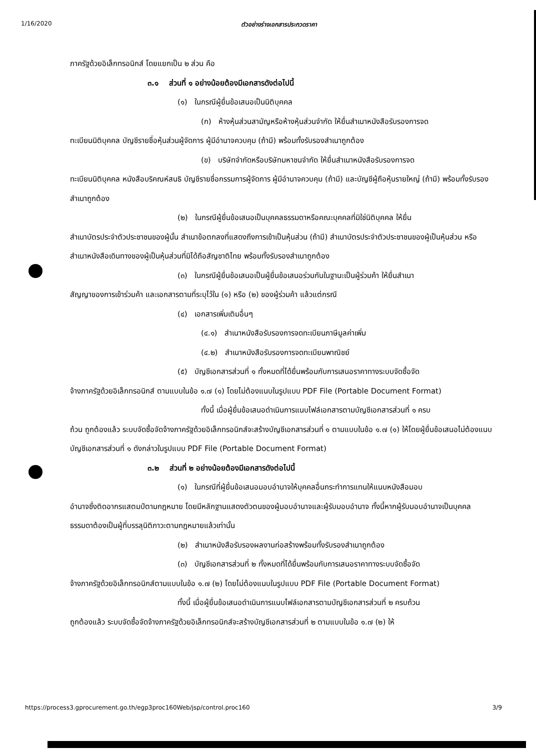1/16/2020 ตัวอย่างร่างเอกสารประกวดราคา
ภาครัฐด้วยอิเล็กทรอนิกส์ โดยแยกเป็น ๒ ส่วน คือ
๓.๑ ส่วนที่ ๑ อย่างน้อยต้องมีเอกสารดังต่อไปนี้
(๑) ในกรณีผู้ยื่นข้อเสนอเป็นนิติบุคคล
(ก) ห้างหุ้นส่วนสามัญหรือห้างหุ้นส่วนจำกัด ให้ยื่นสำเนาหนังสือรับรองการจด
ทะเบียนนิติบุคคล บัญชีรายชื่อหุ้นส่วนผู้จัดการ ผู้มีอำนาจควบคุม (ถ้ามี) พร้อมทั้งรับรองสำเนาถูกต้อง
(ข) บริษัทจำกัดหรือบริษัทมหาชนจำกัด ให้ยื่นสำเนาหนังสือรับรองการจด
ทะเบียนนิติบุคคล หนังสือบริคณห์สนธิ บัญชีรายชื่อกรรมการผู้จัดการ ผู้มีอำนาจควบคุม (ถ้ามี) และบัญชีผู้ถือหุ้นรายใหญ่ (ถ้ามี) พร้อมทั้งรับรองสำเนาถูกต้อง
(๒) ในกรณีผู้ยื่นข้อเสนอเป็นบุคคลธรรมดาหรือคณะบุคคลที่มิใช่นิติบุคคล ให้ยื่น
สำเนาบัตรประจำตัวประชาชนของผู้นั้น สำเนาข้อตกลงที่แสดงถึงการเข้าเป็นหุ้นส่วน (ถ้ามี) สำเนาบัตรประจำตัวประชาชนของผู้เป็นหุ้นส่วน หรือสำเนาหนังสือเดินทางของผู้เป็นหุ้นส่วนที่มิได้ถือสัญชาติไทย พร้อมทั้งรับรองสำเนาถูกต้อง
(๓) ในกรณีผู้ยื่นข้อเสนอเป็นผู้ยื่นข้อเสนอร่วมกันในฐานะเป็นผู้ร่วมค้า ให้ยื่นสำเนา
สัญญาของการเข้าร่วมค้า และเอกสารตามที่ระบุไว้ใน (๑) หรือ (๒) ของผู้ร่วมค้า แล้วแต่กรณี
(๔) เอกสารเพิ่มเติมอื่นๆ
(๔.๑) สำเนาหนังสือรับรองการจดทะเบียนภาษีมูลค่าเพิ่ม
(๔.๒) สำเนาหนังสือรับรองการจดทะเบียนพาณิชย์
(๕) บัญชีเอกสารส่วนที่ ๑ ทั้งหมดที่ได้ยื่นพร้อมกับการเสนอราคาทางระบบจัดซื้อจัด
จ้างภาครัฐด้วยอิเล็กทรอนิกส์ ตามแบบในข้อ ๑.๗ (๑) โดยไม่ต้องแนบในรูปแบบ PDF File (Portable Document Format)
ทั้งนี้ เมื่อผู้ยื่นข้อเสนอดำเนินการแนบไฟล์เอกสารตามบัญชีเอกสารส่วนที่ ๑ ครบ
ถ้วน ถูกต้องแล้ว ระบบจัดซื้อจัดจ้างภาครัฐด้วยอิเล็กทรอนิกส์จะสร้างบัญชีเอกสารส่วนที่ ๑ ตามแบบในข้อ ๑.๗ (๑) ให้โดยผู้ยื่นข้อเสนอไม่ต้องแนบบัญชีเอกสารส่วนที่ ๑ ดังกล่าวในรูปแบบ PDF File (Portable Document Format)
๓.๒ ส่วนที่ ๒ อย่างน้อยต้องมีเอกสารดังต่อไปนี้
(๑) ในกรณีที่ผู้ยื่นข้อเสนอมอบอำนาจให้บุคคลอื่นกระทำการแทนให้แนบหนังสือมอบ
อำนาจซึ่งติดอากรแสตมป์ตามกฎหมาย โดยมีหลักฐานแสดงตัวตนของผู้มอบอำนาจและผู้รับมอบอำนาจ ทั้งนี้หากผู้รับมอบอำนาจเป็นบุคคลธรรมดาต้องเป็นผู้ที่บรรลุนิติภาวะตามกฎหมายแล้วเท่านั้น
(๒) สำเนาหนังสือรับรองผลงานก่อสร้างพร้อมทั้งรับรองสำเนาถูกต้อง
(๓) บัญชีเอกสารส่วนที่ ๒ ทั้งหมดที่ได้ยื่นพร้อมกับการเสนอราคาทางระบบจัดซื้อจัด
จ้างภาครัฐด้วยอิเล็กทรอนิกส์ตามแบบในข้อ ๑.๗ (๒) โดยไม่ต้องแนบในรูปแบบ PDF File (Portable Document Format)
ทั้งนี้ เมื่อผู้ยื่นข้อเสนอดำเนินการแนบไฟล์เอกสารตามบัญชีเอกสารส่วนที่ ๒ ครบถ้วน
ถูกต้องแล้ว ระบบจัดซื้อจัดจ้างภาครัฐด้วยอิเล็กทรอนิกส์จะสร้างบัญชีเอกสารส่วนที่ ๒ ตามแบบในข้อ ๑.๗ (๒) ให้
https://process3.gprocurement.go.th/egp3proc160Web/jsp/control.proc160 3/9